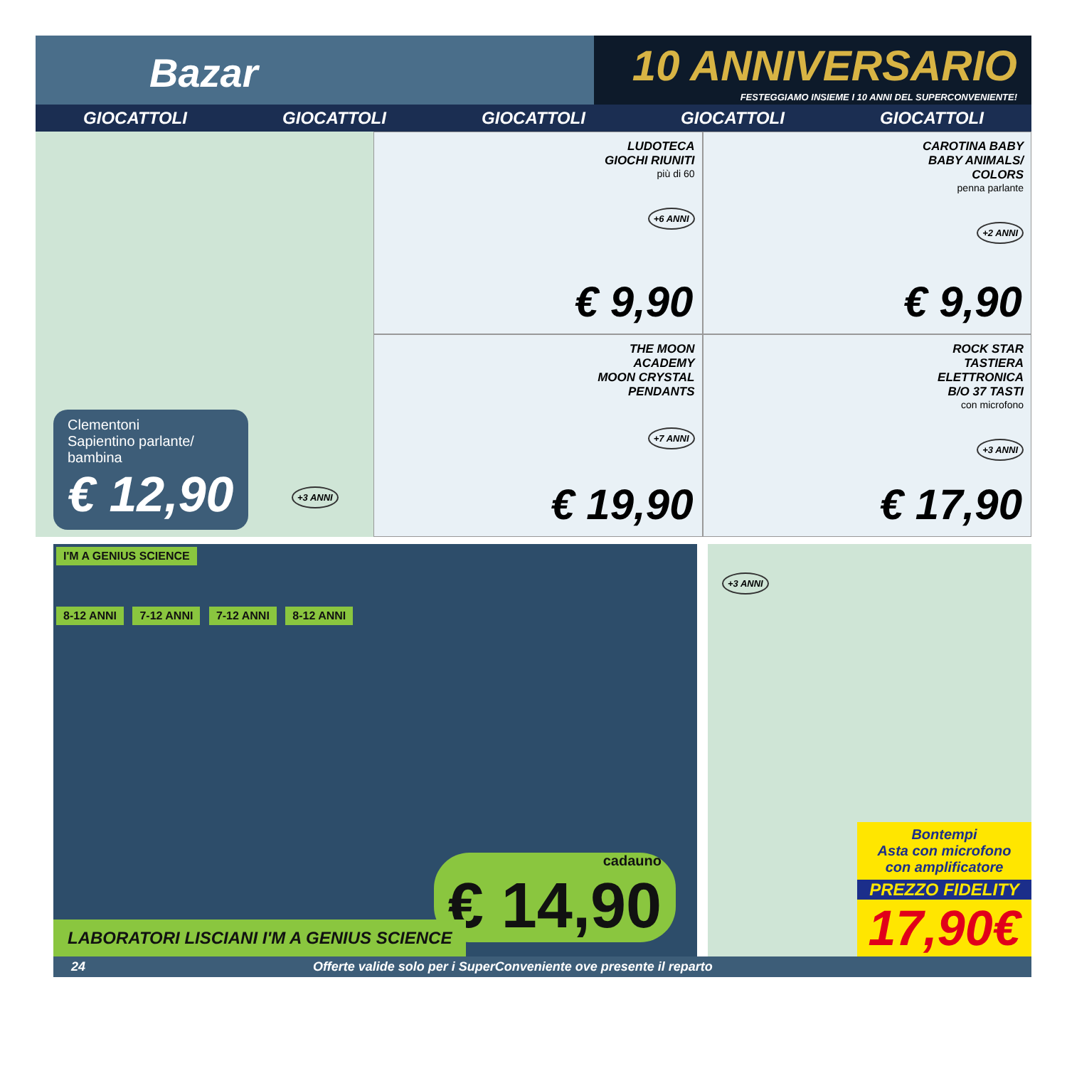Bazar
10 ANNIVERSARIO
FESTEGGIAMO INSIEME I 10 ANNI DEL SUPERCONVENIENTE!
GIOCATTOLI GIOCATTOLI GIOCATTOLI GIOCATTOLI GIOCATTOLI
Clementoni
Sapientino parlante/
bambina
€ 12,90
+3 ANNI
LUDOTECA
GIOCHI RIUNITI
più di 60
+6 ANNI
€ 9,90
CAROTINA BABY
BABY ANIMALS/
COLORS
penna parlante
+2 ANNI
€ 9,90
THE MOON
ACADEMY
MOON CRYSTAL
PENDANTS
+7 ANNI
€ 19,90
ROCK STAR
TASTIERA
ELETTRONICA
B/O 37 TASTI
con microfono
+3 ANNI
€ 17,90
I'M A GENIUS SCIENCE
8-12 ANNI 7-12 ANNI 7-12 ANNI 8-12 ANNI
cadauno
€ 14,90
LABORATORI LISCIANI I'M A GENIUS SCIENCE
+3 ANNI
Bontempi
Asta con microfono
con amplificatore
PREZZO FIDELITY
17,90€
24 Offerte valide solo per i SuperConveniente ove presente il reparto